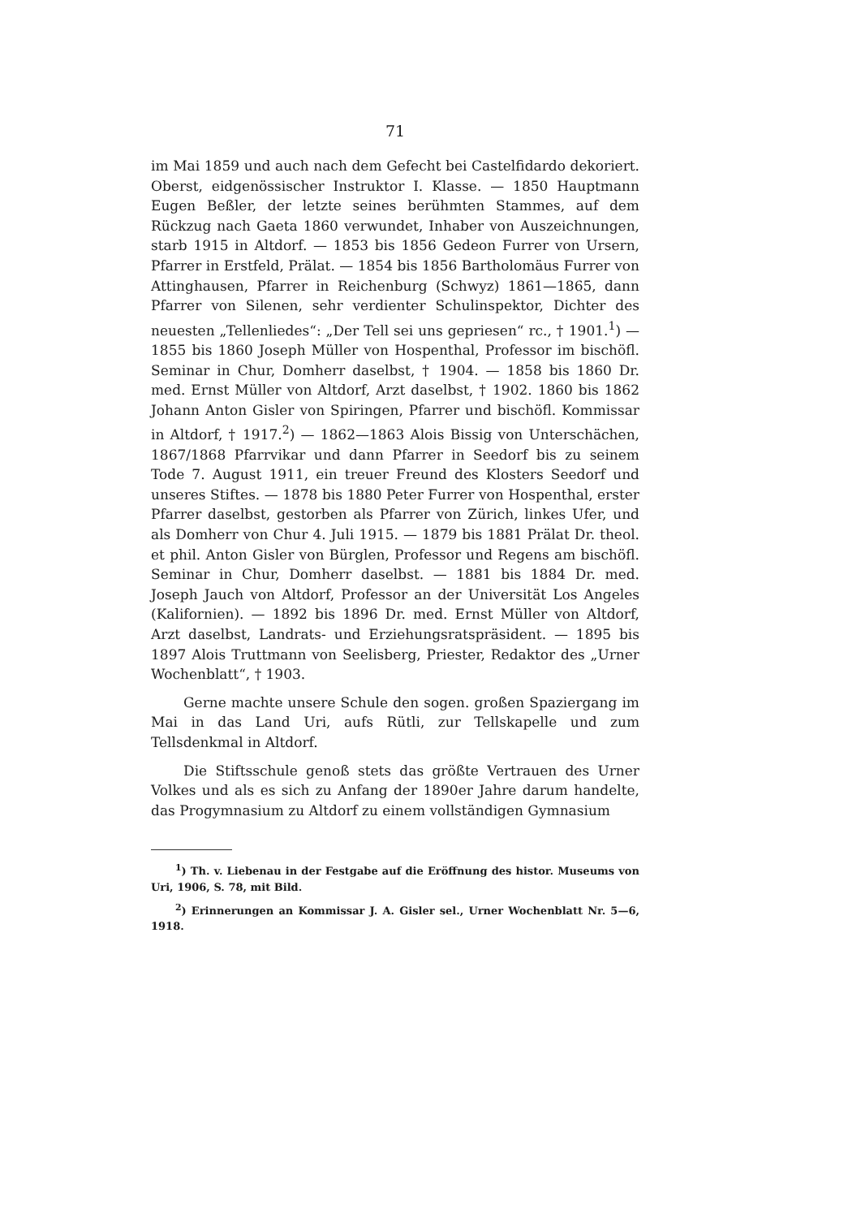71
im Mai 1859 und auch nach dem Gefecht bei Castelfidardo dekoriert. Oberst, eidgenössischer Instruktor I. Klasse. — 1850 Hauptmann Eugen Beßler, der letzte seines berühmten Stammes, auf dem Rückzug nach Gaeta 1860 verwundet, Inhaber von Auszeichnungen, starb 1915 in Altdorf. — 1853 bis 1856 Gedeon Furrer von Ursern, Pfarrer in Erstfeld, Prälat. — 1854 bis 1856 Bartholomäus Furrer von Attinghausen, Pfarrer in Reichenburg (Schwyz) 1861—1865, dann Pfarrer von Silenen, sehr verdienter Schulinspektor, Dichter des neuesten „Tellenliedes“: „Der Tell sei uns gepriesen“ rc., † 1901.<sup>1</sup>) — 1855 bis 1860 Joseph Müller von Hospenthal, Professor im bischöfl. Seminar in Chur, Domherr daselbst, † 1904. — 1858 bis 1860 Dr. med. Ernst Müller von Altdorf, Arzt daselbst, † 1902. 1860 bis 1862 Johann Anton Gisler von Spiringen, Pfarrer und bischöfl. Kommissar in Altdorf, † 1917.<sup>2</sup>) — 1862—1863 Alois Bissig von Unterschächen, 1867/1868 Pfarrvikar und dann Pfarrer in Seedorf bis zu seinem Tode 7. August 1911, ein treuer Freund des Klosters Seedorf und unseres Stiftes. — 1878 bis 1880 Peter Furrer von Hospenthal, erster Pfarrer daselbst, gestorben als Pfarrer von Zürich, linkes Ufer, und als Domherr von Chur 4. Juli 1915. — 1879 bis 1881 Prälat Dr. theol. et phil. Anton Gisler von Bürglen, Professor und Regens am bischöfl. Seminar in Chur, Domherr daselbst. — 1881 bis 1884 Dr. med. Joseph Jauch von Altdorf, Professor an der Universität Los Angeles (Kalifornien). — 1892 bis 1896 Dr. med. Ernst Müller von Altdorf, Arzt daselbst, Landrats- und Erziehungsratspräsident. — 1895 bis 1897 Alois Truttmann von Seelisberg, Priester, Redaktor des „Urner Wochenblatt“, † 1903.
Gerne machte unsere Schule den sogen. großen Spaziergang im Mai in das Land Uri, aufs Rütli, zur Tellskapelle und zum Tellsdenkmal in Altdorf.
Die Stiftsschule genoß stets das größte Vertrauen des Urner Volkes und als es sich zu Anfang der 1890er Jahre darum handelte, das Progymnasium zu Altdorf zu einem vollständigen Gymnasium
<sup>1</sup>) Th. v. Liebenau in der Festgabe auf die Eröffnung des histor. Museums von Uri, 1906, S. 78, mit Bild.
<sup>2</sup>) Erinnerungen an Kommissar J. A. Gisler sel., Urner Wochenblatt Nr. 5—6, 1918.